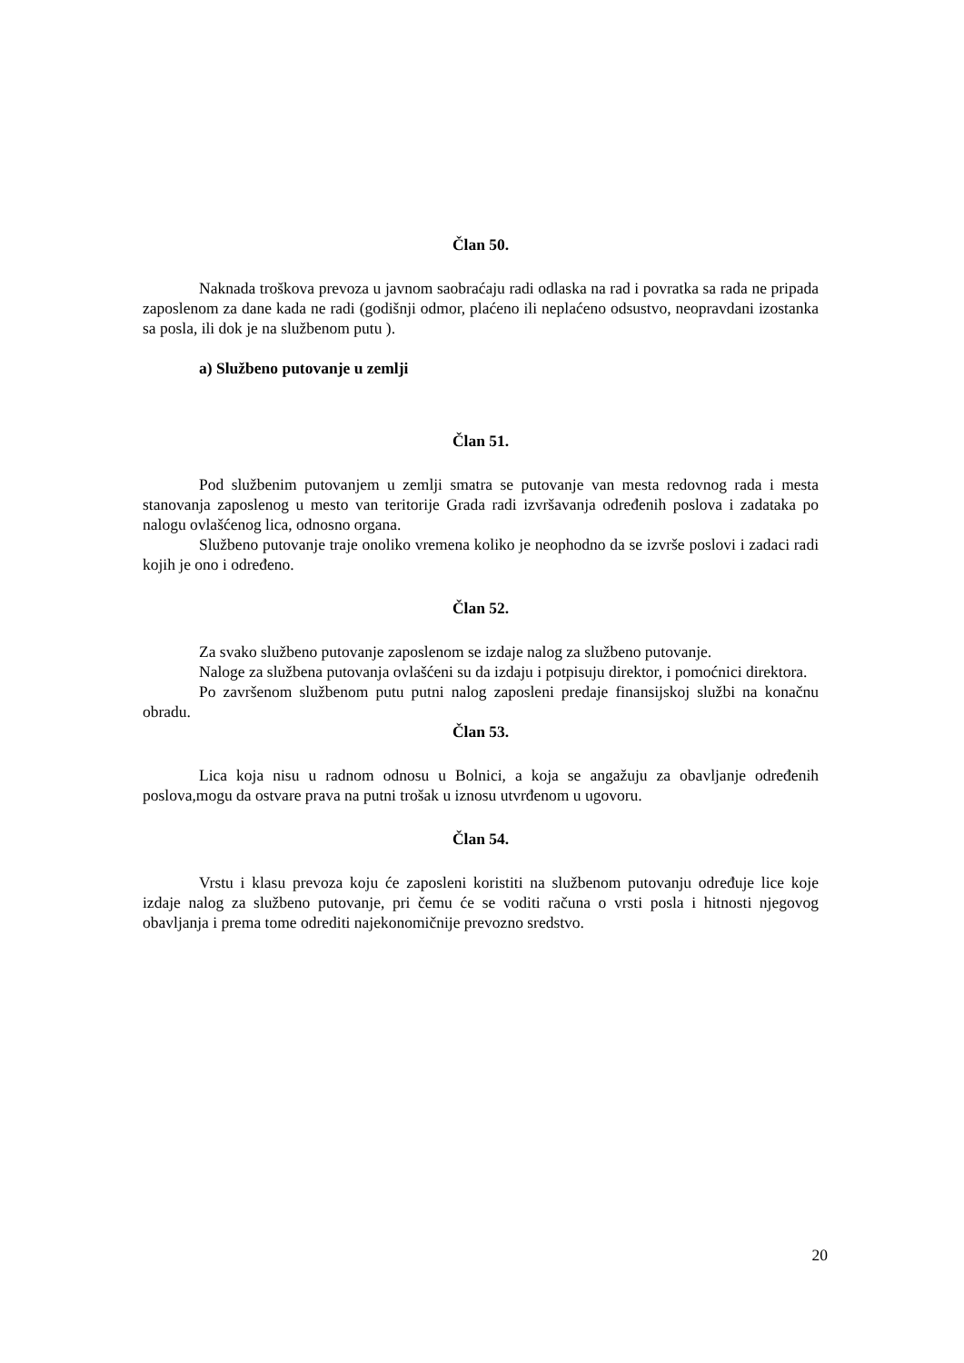Član 50.
Naknada troškova prevoza u javnom saobraćaju radi odlaska na rad i povratka sa rada ne pripada zaposlenom za dane kada ne radi (godišnji odmor, plaćeno ili neplaćeno odsustvo, neopravdani izostanka sa posla, ili dok je na službenom putu ).
a) Službeno putovanje u zemlji
Član 51.
Pod službenim putovanjem u zemlji smatra se putovanje van mesta redovnog rada i mesta stanovanja zaposlenog u mesto van teritorije Grada radi izvršavanja određenih poslova i zadataka po nalogu ovlašćenog lica, odnosno organa.
Službeno putovanje traje onoliko vremena koliko je neophodno da se izvrše poslovi i zadaci radi kojih je ono i određeno.
Član 52.
Za svako službeno putovanje zaposlenom se izdaje nalog za službeno putovanje.
Naloge za službena putovanja ovlašćeni su da izdaju i potpisuju direktor, i pomoćnici direktora.
Po završenom službenom putu putni nalog zaposleni predaje finansijskoj službi na konačnu obradu.
Član 53.
Lica koja nisu u radnom odnosu u Bolnici, a koja se angažuju za obavljanje određenih poslova,mogu da ostvare prava na putni trošak u iznosu utvrđenom u ugovoru.
Član 54.
Vrstu i klasu prevoza koju će zaposleni koristiti na službenom putovanju određuje lice koje izdaje nalog za službeno putovanje, pri čemu će se voditi računa o vrsti posla i hitnosti njegovog obavljanja i prema tome odrediti najekonomičnije prevozno sredstvo.
20